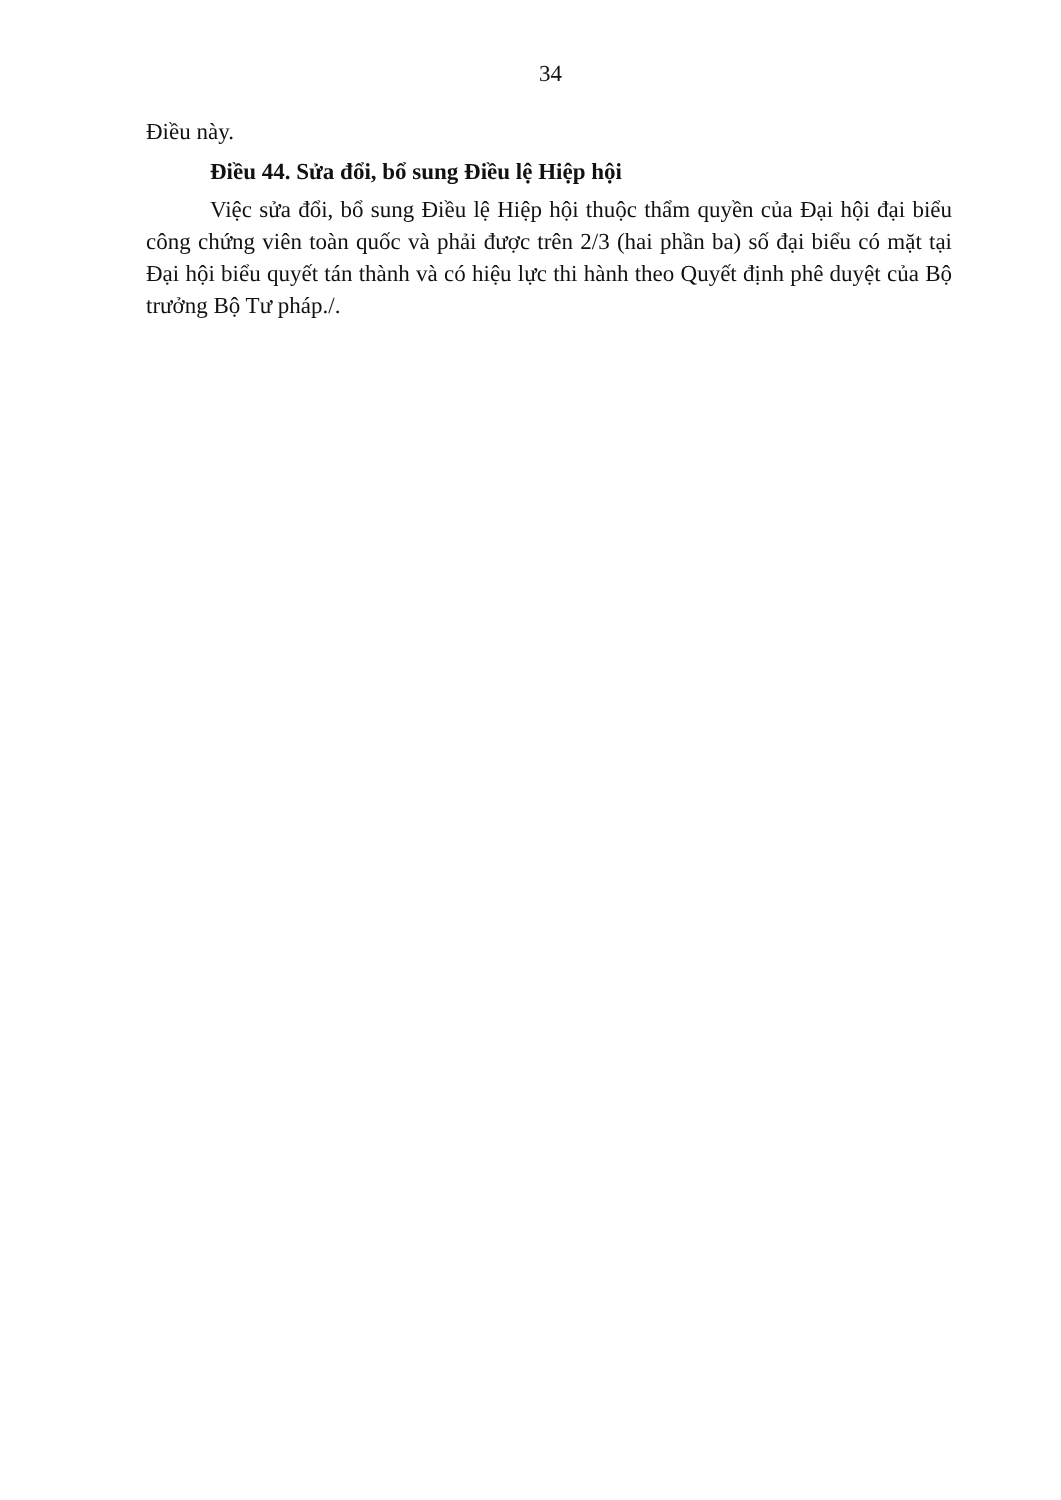34
Điều này.
Điều 44. Sửa đổi, bổ sung Điều lệ Hiệp hội
Việc sửa đổi, bổ sung Điều lệ Hiệp hội thuộc thẩm quyền của Đại hội đại biểu công chứng viên toàn quốc và phải được trên 2/3 (hai phần ba) số đại biểu có mặt tại Đại hội biểu quyết tán thành và có hiệu lực thi hành theo Quyết định phê duyệt của Bộ trưởng Bộ Tư pháp./.